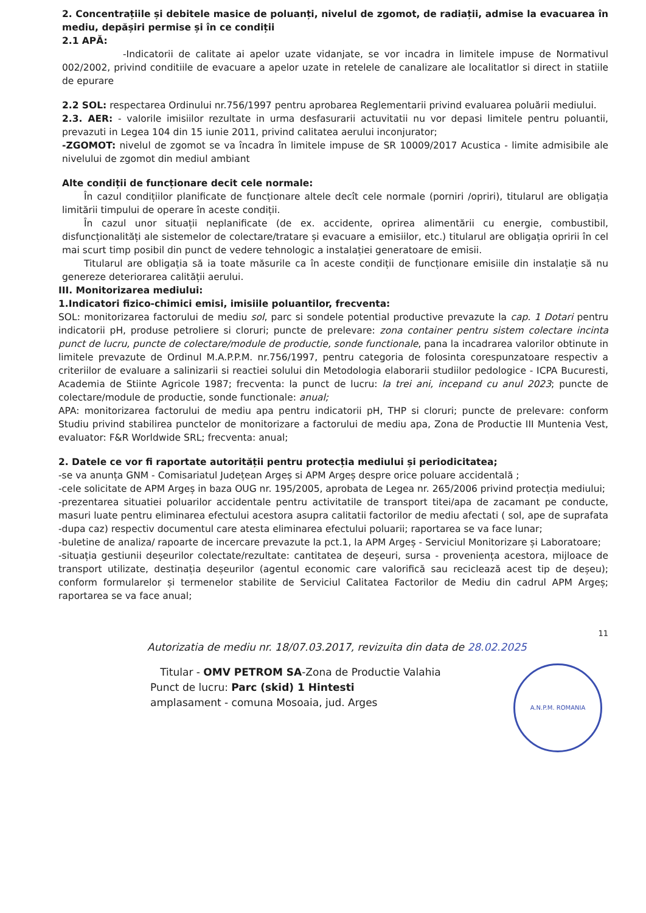2. Concentrațiile și debitele masice de poluanți, nivelul de zgomot, de radiații, admise la evacuarea în mediu, depășiri permise și în ce condiții
2.1 APĂ:
-Indicatorii de calitate ai apelor uzate vidanjate, se vor incadra in limitele impuse de Normativul 002/2002, privind conditiile de evacuare a apelor uzate in retelele de canalizare ale localitatlor si direct in statiile de epurare
2.2 SOL: respectarea Ordinului nr.756/1997 pentru aprobarea Reglementarii privind evaluarea poluării mediului.
2.3. AER: - valorile imisiilor rezultate in urma desfasurarii actuvitatii nu vor depasi limitele pentru poluantii, prevazuti in Legea 104 din 15 iunie 2011, privind calitatea aerului inconjurator;
-ZGOMOT: nivelul de zgomot se va încadra în limitele impuse de SR 10009/2017 Acustica - limite admisibile ale nivelului de zgomot din mediul ambiant
Alte condiții de funcționare decit cele normale:
În cazul condițiilor planificate de funcționare altele decît cele normale (porniri /opriri), titularul are obligația limitării timpului de operare în aceste condiții.
În cazul unor situații neplanificate (de ex. accidente, oprirea alimentării cu energie, combustibil, disfuncționalități ale sistemelor de colectare/tratare și evacuare a emisiilor, etc.) titularul are obligația opririi în cel mai scurt timp posibil din punct de vedere tehnologic a instalației generatoare de emisii.
Titularul are obligația să ia toate măsurile ca în aceste condiții de funcționare emisiile din instalație să nu genereze deteriorarea calității aerului.
III. Monitorizarea mediului:
1.Indicatori fizico-chimici emisi, imisiile poluantilor, frecventa:
SOL: monitorizarea factorului de mediu sol, parc si sondele potential productive prevazute la cap. 1 Dotari pentru indicatorii pH, produse petroliere si cloruri; puncte de prelevare: zona container pentru sistem colectare incinta punct de lucru, puncte de colectare/module de productie, sonde functionale, pana la incadrarea valorilor obtinute in limitele prevazute de Ordinul M.A.P.P.M. nr.756/1997, pentru categoria de folosinta corespunzatoare respectiv a criteriilor de evaluare a salinizarii si reactiei solului din Metodologia elaborarii studiilor pedologice - ICPA Bucuresti, Academia de Stiinte Agricole 1987; frecventa: la punct de lucru: la trei ani, incepand cu anul 2023; puncte de colectare/module de productie, sonde functionale: anual;
APA: monitorizarea factorului de mediu apa pentru indicatorii pH, THP si cloruri; puncte de prelevare: conform Studiu privind stabilirea punctelor de monitorizare a factorului de mediu apa, Zona de Productie III Muntenia Vest, evaluator: F&R Worldwide SRL; frecventa: anual;
2. Datele ce vor fi raportate autorității pentru protecția mediului și periodicitatea;
-se va anunța GNM - Comisariatul Județean Argeș si APM Argeș despre orice poluare accidentală ;
-cele solicitate de APM Argeș in baza OUG nr. 195/2005, aprobata de Legea nr. 265/2006 privind protecția mediului;
-prezentarea situatiei poluarilor accidentale pentru activitatile de transport titei/apa de zacamant pe conducte, masuri luate pentru eliminarea efectului acestora asupra calitatii factorilor de mediu afectati ( sol, ape de suprafata -dupa caz) respectiv documentul care atesta eliminarea efectului poluarii; raportarea se va face lunar;
-buletine de analiza/ rapoarte de incercare prevazute la pct.1, la APM Argeș - Serviciul Monitorizare și Laboratoare;
-situația gestiunii deșeurilor colectate/rezultate: cantitatea de deșeuri, sursa - proveniența acestora, mijloace de transport utilizate, destinația deșeurilor (agentul economic care valorifică sau reciclează acest tip de deșeu); conform formularelor și termenelor stabilite de Serviciul Calitatea Factorilor de Mediu din cadrul APM Argeș; raportarea se va face anual;
11
Autorizatia de mediu nr. 18/07.03.2017, revizuita din data de 28.02.2025
Titular - OMV PETROM SA-Zona de Productie Valahia
Punct de lucru: Parc (skid) 1 Hintesti
amplasament - comuna Mosoaia, jud. Arges
A.N.P.M. ROMANIA